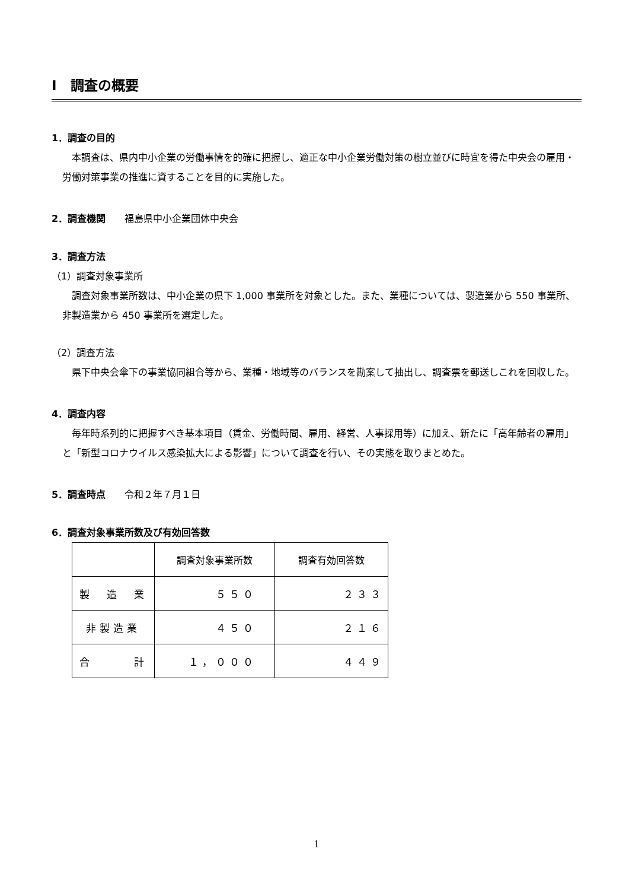Ⅰ　調査の概要
1．調査の目的
　本調査は、県内中小企業の労働事情を的確に把握し、適正な中小企業労働対策の樹立並びに時宜を得た中央会の雇用・労働対策事業の推進に資することを目的に実施した。
2．調査機関　　福島県中小企業団体中央会
3．調査方法
（1）調査対象事業所
　調査対象事業所数は、中小企業の県下 1,000 事業所を対象とした。また、業種については、製造業から 550 事業所、非製造業から 450 事業所を選定した。
（2）調査方法
　県下中央会傘下の事業協同組合等から、業種・地域等のバランスを勘案して抽出し、調査票を郵送しこれを回収した。
4．調査内容
　毎年時系列的に把握すべき基本項目（賃金、労働時間、雇用、経営、人事採用等）に加え、新たに「高年齢者の雇用」と「新型コロナウイルス感染拡大による影響」について調査を行い、その実態を取りまとめた。
5．調査時点　　令和２年７月１日
6．調査対象事業所数及び有効回答数
| | 調査対象事業所数 | 調査有効回答数 |
| 製 造 業 | ５５０ | ２３３ |
| 非製造業 | ４５０ | ２１６ |
| 合 計 | １，０００ | ４４９ |
1